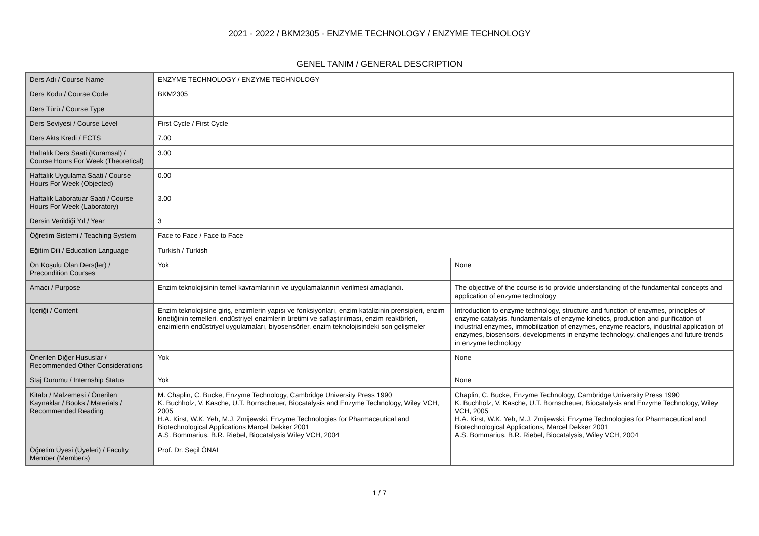2021 - 2022 / BKM2305 - ENZYME TECHNOLOGY / ENZYME TECHNOLOGY
GENEL TANIM / GENERAL DESCRIPTION
| Ders Adı / Course Name | ENZYME TECHNOLOGY / ENZYME TECHNOLOGY | |
| Ders Kodu / Course Code | BKM2305 | |
| Ders Türü / Course Type | | |
| Ders Seviyesi / Course Level | First Cycle / First Cycle | |
| Ders Akts Kredi / ECTS | 7.00 | |
| Haftalık Ders Saati (Kuramsal) / Course Hours For Week (Theoretical) | 3.00 | |
| Haftalık Uygulama Saati / Course Hours For Week (Objected) | 0.00 | |
| Haftalık Laboratuar Saati / Course Hours For Week (Laboratory) | 3.00 | |
| Dersin Verildiği Yıl / Year | 3 | |
| Öğretim Sistemi / Teaching System | Face to Face / Face to Face | |
| Eğitim Dili / Education Language | Turkish / Turkish | |
| Ön Koşulu Olan Ders(ler) / Precondition Courses | Yok | None |
| Amacı / Purpose | Enzim teknolojisinin temel kavramlarının ve uygulamalarının verilmesi amaçlandı. | The objective of the course is to provide understanding of the fundamental concepts and application of enzyme technology |
| İçeriği / Content | Enzim teknolojisine giriş, enzimlerin yapısı ve fonksiyonları, enzim katalizinin prensipleri, enzim kinetiğinin temelleri, endüstriyel enzimlerin üretimi ve saflaştırılması, enzim reaktörleri, enzimlerin endüstriyel uygulamaları, biyosensörler, enzim teknolojisindeki son gelişmeler | Introduction to enzyme technology, structure and function of enzymes, principles of enzyme catalysis, fundamentals of enzyme kinetics, production and purification of industrial enzymes, immobilization of enzymes, enzyme reactors, industrial application of enzymes, biosensors, developments in enzyme technology, challenges and future trends in enzyme technology |
| Önerilen Diğer Hususlar / Recommended Other Considerations | Yok | None |
| Staj Durumu / Internship Status | Yok | None |
| Kitabı / Malzemesi / Önerilen Kaynaklar / Books / Materials / Recommended Reading | M. Chaplin, C. Bucke, Enzyme Technology, Cambridge University Press 1990 K. Buchholz, V. Kasche, U.T. Bornscheuer, Biocatalysis and Enzyme Technology, Wiley VCH, 2005 H.A. Kirst, W.K. Yeh, M.J. Zmijewski, Enzyme Technologies for Pharmaceutical and Biotechnological Applications Marcel Dekker 2001 A.S. Bommarius, B.R. Riebel, Biocatalysis Wiley VCH, 2004 | Chaplin, C. Bucke, Enzyme Technology, Cambridge University Press 1990 K. Buchholz, V. Kasche, U.T. Bornscheuer, Biocatalysis and Enzyme Technology, Wiley VCH, 2005 H.A. Kirst, W.K. Yeh, M.J. Zmijewski, Enzyme Technologies for Pharmaceutical and Biotechnological Applications, Marcel Dekker 2001 A.S. Bommarius, B.R. Riebel, Biocatalysis, Wiley VCH, 2004 |
| Öğretim Üyesi (Üyeleri) / Faculty Member (Members) | Prof. Dr. Seçil ÖNAL | |
1 / 7